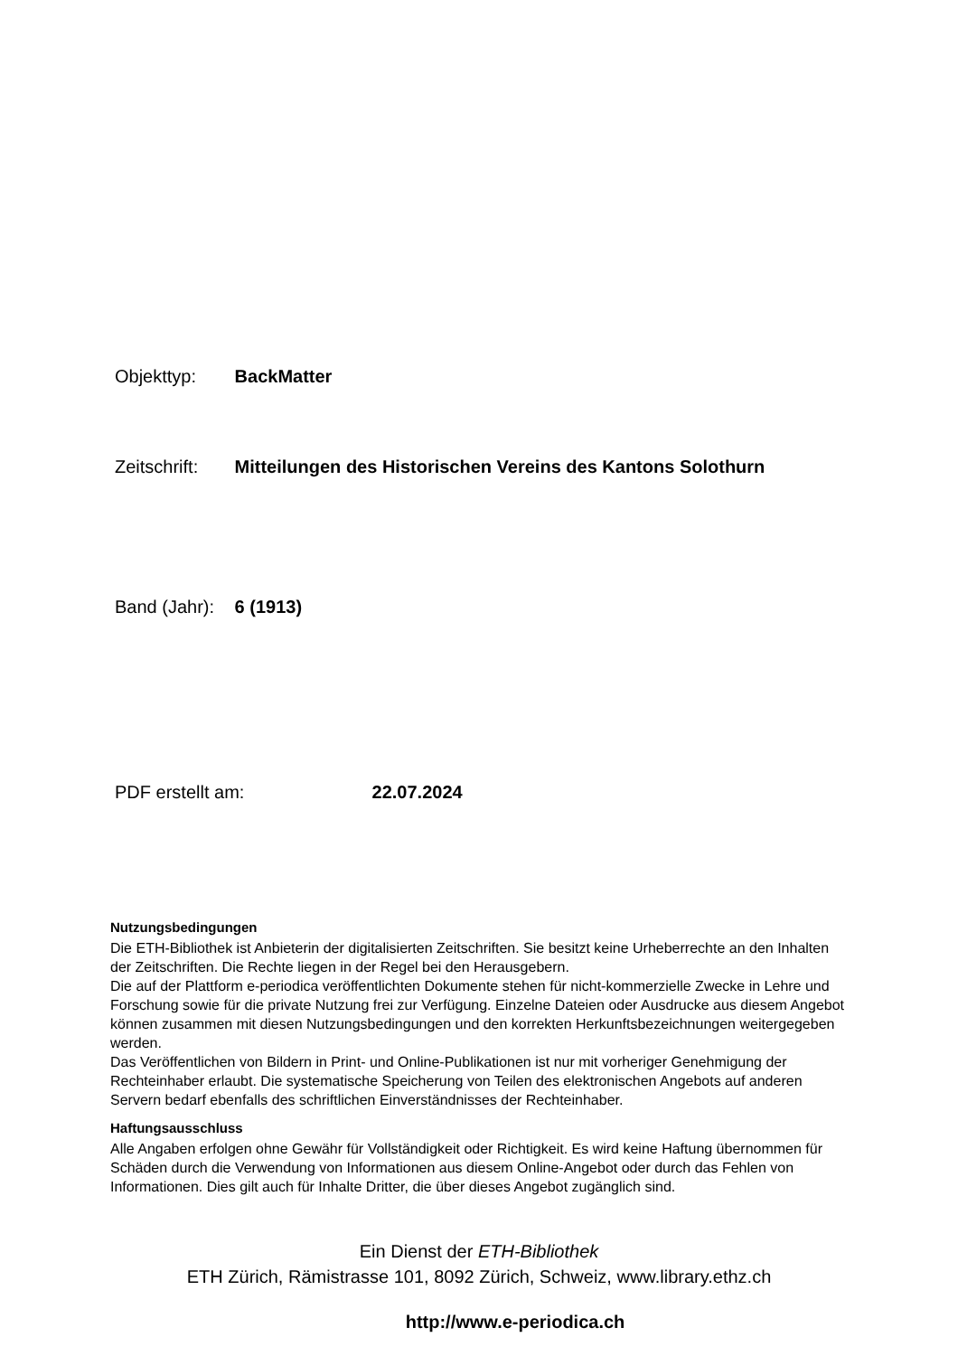Objekttyp: BackMatter
Zeitschrift: Mitteilungen des Historischen Vereins des Kantons Solothurn
Band (Jahr): 6 (1913)
PDF erstellt am: 22.07.2024
Nutzungsbedingungen
Die ETH-Bibliothek ist Anbieterin der digitalisierten Zeitschriften. Sie besitzt keine Urheberrechte an den Inhalten der Zeitschriften. Die Rechte liegen in der Regel bei den Herausgebern.
Die auf der Plattform e-periodica veröffentlichten Dokumente stehen für nicht-kommerzielle Zwecke in Lehre und Forschung sowie für die private Nutzung frei zur Verfügung. Einzelne Dateien oder Ausdrucke aus diesem Angebot können zusammen mit diesen Nutzungsbedingungen und den korrekten Herkunftsbezeichnungen weitergegeben werden.
Das Veröffentlichen von Bildern in Print- und Online-Publikationen ist nur mit vorheriger Genehmigung der Rechteinhaber erlaubt. Die systematische Speicherung von Teilen des elektronischen Angebots auf anderen Servern bedarf ebenfalls des schriftlichen Einverständnisses der Rechteinhaber.
Haftungsausschluss
Alle Angaben erfolgen ohne Gewähr für Vollständigkeit oder Richtigkeit. Es wird keine Haftung übernommen für Schäden durch die Verwendung von Informationen aus diesem Online-Angebot oder durch das Fehlen von Informationen. Dies gilt auch für Inhalte Dritter, die über dieses Angebot zugänglich sind.
Ein Dienst der ETH-Bibliothek
ETH Zürich, Rämistrasse 101, 8092 Zürich, Schweiz, www.library.ethz.ch
http://www.e-periodica.ch